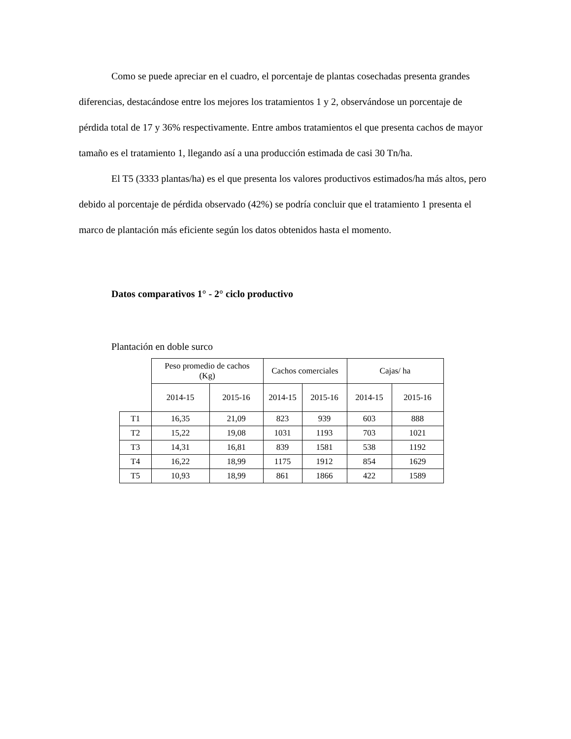Como se puede apreciar en el cuadro, el porcentaje de plantas cosechadas presenta grandes diferencias, destacándose entre los mejores los tratamientos 1 y 2, observándose un porcentaje de pérdida total de 17 y 36% respectivamente. Entre ambos tratamientos el que presenta cachos de mayor tamaño es el tratamiento 1, llegando así a una producción estimada de casi 30 Tn/ha.
El T5 (3333 plantas/ha) es el que presenta los valores productivos estimados/ha más altos, pero debido al porcentaje de pérdida observado (42%) se podría concluir que el tratamiento 1 presenta el marco de plantación más eficiente según los datos obtenidos hasta el momento.
Datos comparativos 1° - 2° ciclo productivo
Plantación en doble surco
| | Peso promedio de cachos (Kg) | | Cachos comerciales | | Cajas/ ha | |
| --- | --- | --- | --- | --- | --- | --- |
| | 2014-15 | 2015-16 | 2014-15 | 2015-16 | 2014-15 | 2015-16 |
| T1 | 16,35 | 21,09 | 823 | 939 | 603 | 888 |
| T2 | 15,22 | 19,08 | 1031 | 1193 | 703 | 1021 |
| T3 | 14,31 | 16,81 | 839 | 1581 | 538 | 1192 |
| T4 | 16,22 | 18,99 | 1175 | 1912 | 854 | 1629 |
| T5 | 10,93 | 18,99 | 861 | 1866 | 422 | 1589 |